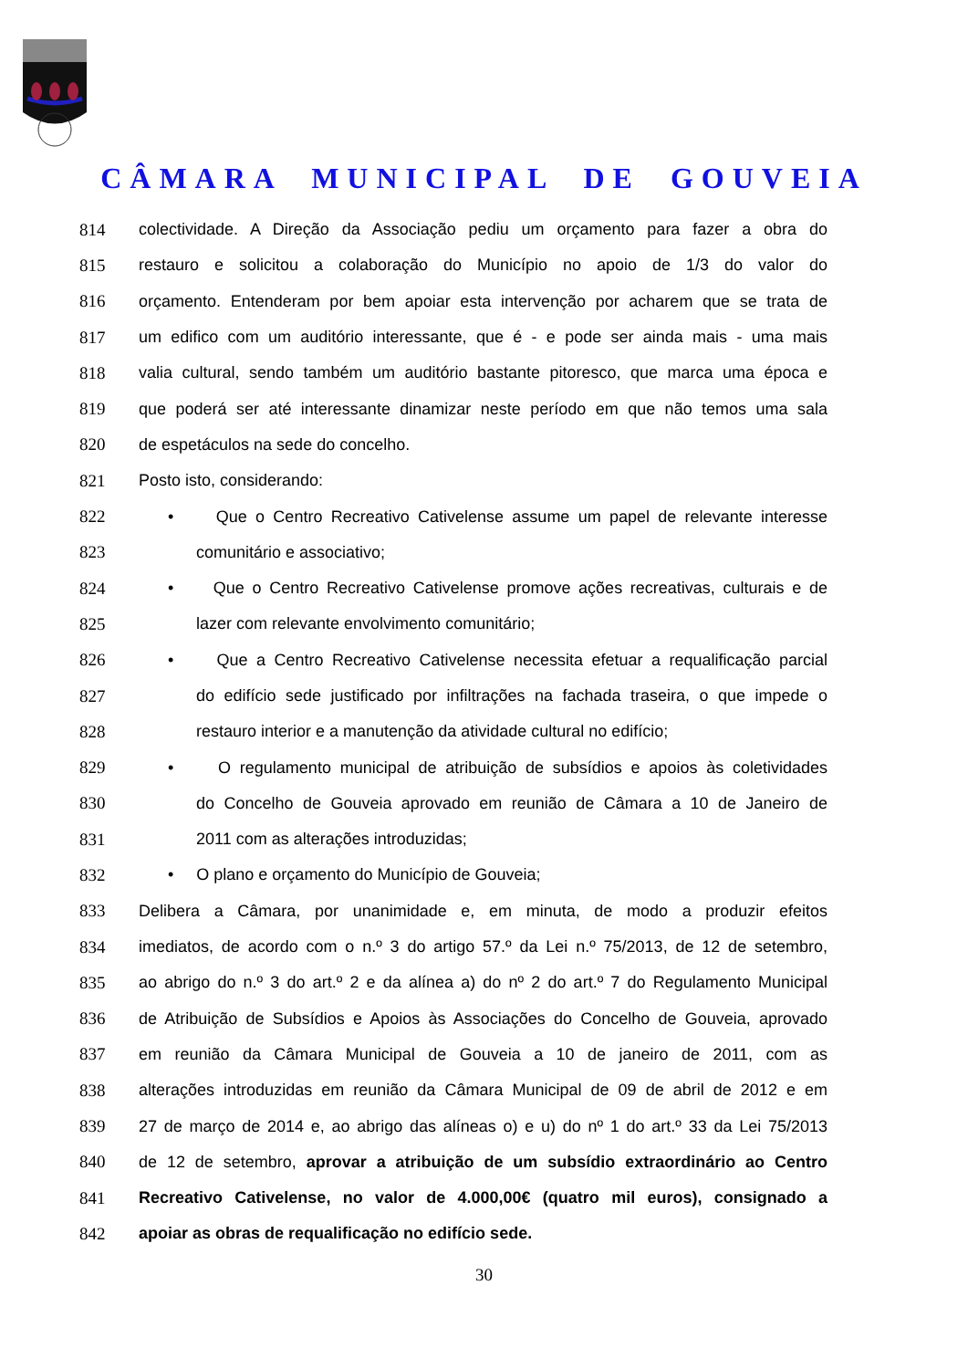CÂMARA MUNICIPAL DE GOUVEIA
814 colectividade. A Direção da Associação pediu um orçamento para fazer a obra do
815 restauro e solicitou a colaboração do Município no apoio de 1/3 do valor do
816 orçamento. Entenderam por bem apoiar esta intervenção por acharem que se trata de
817 um edifico com um auditório interessante, que é - e pode ser ainda mais - uma mais
818 valia cultural, sendo também um auditório bastante pitoresco, que marca uma época e
819 que poderá ser até interessante dinamizar neste período em que não temos uma sala
820 de espetáculos na sede do concelho.
821 Posto isto, considerando:
822 • Que o Centro Recreativo Cativelense assume um papel de relevante interesse
823 comunitário e associativo;
824 • Que o Centro Recreativo Cativelense promove ações recreativas, culturais e de
825 lazer com relevante envolvimento comunitário;
826 • Que a Centro Recreativo Cativelense necessita efetuar a requalificação parcial
827 do edifício sede justificado por infiltrações na fachada traseira, o que impede o
828 restauro interior e a manutenção da atividade cultural no edifício;
829 • O regulamento municipal de atribuição de subsídios e apoios às coletividades
830 do Concelho de Gouveia aprovado em reunião de Câmara a 10 de Janeiro de
831 2011 com as alterações introduzidas;
832 • O plano e orçamento do Município de Gouveia;
833 Delibera a Câmara, por unanimidade e, em minuta, de modo a produzir efeitos
834 imediatos, de acordo com o n.º 3 do artigo 57.º da Lei n.º 75/2013, de 12 de setembro,
835 ao abrigo do n.º 3 do art.º 2 e da alínea a) do nº 2 do art.º 7 do Regulamento Municipal
836 de Atribuição de Subsídios e Apoios às Associações do Concelho de Gouveia, aprovado
837 em reunião da Câmara Municipal de Gouveia a 10 de janeiro de 2011, com as
838 alterações introduzidas em reunião da Câmara Municipal de 09 de abril de 2012 e em
839 27 de março de 2014 e, ao abrigo das alíneas o) e u) do nº 1 do art.º 33 da Lei 75/2013
840 de 12 de setembro, aprovar a atribuição de um subsídio extraordinário ao Centro
841 Recreativo Cativelense, no valor de 4.000,00€ (quatro mil euros), consignado a
842 apoiar as obras de requalificação no edifício sede.
30